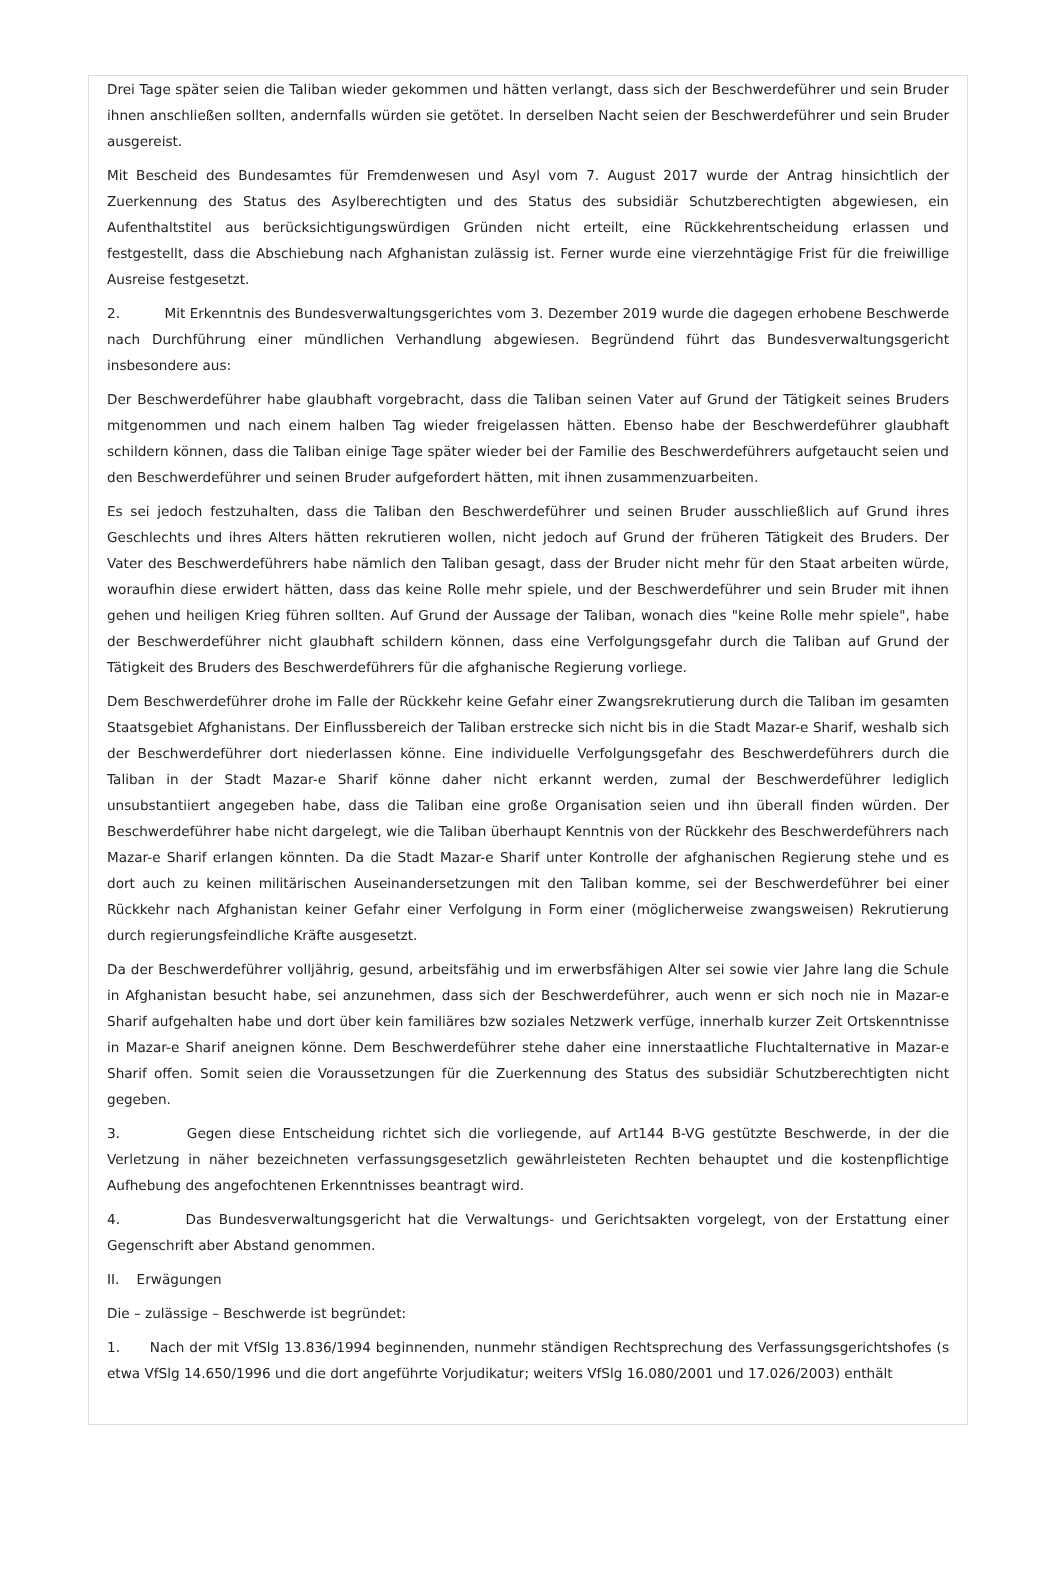Drei Tage später seien die Taliban wieder gekommen und hätten verlangt, dass sich der Beschwerdeführer und sein Bruder ihnen anschließen sollten, andernfalls würden sie getötet. In derselben Nacht seien der Beschwerdeführer und sein Bruder ausgereist.
Mit Bescheid des Bundesamtes für Fremdenwesen und Asyl vom 7. August 2017 wurde der Antrag hinsichtlich der Zuerkennung des Status des Asylberechtigten und des Status des subsidiär Schutzberechtigten abgewiesen, ein Aufenthaltstitel aus berücksichtigungswürdigen Gründen nicht erteilt, eine Rückkehrentscheidung erlassen und festgestellt, dass die Abschiebung nach Afghanistan zulässig ist. Ferner wurde eine vierzehntägige Frist für die freiwillige Ausreise festgesetzt.
2. Mit Erkenntnis des Bundesverwaltungsgerichtes vom 3. Dezember 2019 wurde die dagegen erhobene Beschwerde nach Durchführung einer mündlichen Verhandlung abgewiesen. Begründend führt das Bundesverwaltungsgericht insbesondere aus:
Der Beschwerdeführer habe glaubhaft vorgebracht, dass die Taliban seinen Vater auf Grund der Tätigkeit seines Bruders mitgenommen und nach einem halben Tag wieder freigelassen hätten. Ebenso habe der Beschwerdeführer glaubhaft schildern können, dass die Taliban einige Tage später wieder bei der Familie des Beschwerdeführers aufgetaucht seien und den Beschwerdeführer und seinen Bruder aufgefordert hätten, mit ihnen zusammenzuarbeiten.
Es sei jedoch festzuhalten, dass die Taliban den Beschwerdeführer und seinen Bruder ausschließlich auf Grund ihres Geschlechts und ihres Alters hätten rekrutieren wollen, nicht jedoch auf Grund der früheren Tätigkeit des Bruders. Der Vater des Beschwerdeführers habe nämlich den Taliban gesagt, dass der Bruder nicht mehr für den Staat arbeiten würde, woraufhin diese erwidert hätten, dass das keine Rolle mehr spiele, und der Beschwerdeführer und sein Bruder mit ihnen gehen und heiligen Krieg führen sollten. Auf Grund der Aussage der Taliban, wonach dies "keine Rolle mehr spiele", habe der Beschwerdeführer nicht glaubhaft schildern können, dass eine Verfolgungsgefahr durch die Taliban auf Grund der Tätigkeit des Bruders des Beschwerdeführers für die afghanische Regierung vorliege.
Dem Beschwerdeführer drohe im Falle der Rückkehr keine Gefahr einer Zwangsrekrutierung durch die Taliban im gesamten Staatsgebiet Afghanistans. Der Einflussbereich der Taliban erstrecke sich nicht bis in die Stadt Mazar-e Sharif, weshalb sich der Beschwerdeführer dort niederlassen könne. Eine individuelle Verfolgungsgefahr des Beschwerdeführers durch die Taliban in der Stadt Mazar-e Sharif könne daher nicht erkannt werden, zumal der Beschwerdeführer lediglich unsubstantiiert angegeben habe, dass die Taliban eine große Organisation seien und ihn überall finden würden. Der Beschwerdeführer habe nicht dargelegt, wie die Taliban überhaupt Kenntnis von der Rückkehr des Beschwerdeführers nach Mazar-e Sharif erlangen könnten. Da die Stadt Mazar-e Sharif unter Kontrolle der afghanischen Regierung stehe und es dort auch zu keinen militärischen Auseinandersetzungen mit den Taliban komme, sei der Beschwerdeführer bei einer Rückkehr nach Afghanistan keiner Gefahr einer Verfolgung in Form einer (möglicherweise zwangsweisen) Rekrutierung durch regierungsfeindliche Kräfte ausgesetzt.
Da der Beschwerdeführer volljährig, gesund, arbeitsfähig und im erwerbsfähigen Alter sei sowie vier Jahre lang die Schule in Afghanistan besucht habe, sei anzunehmen, dass sich der Beschwerdeführer, auch wenn er sich noch nie in Mazar-e Sharif aufgehalten habe und dort über kein familiäres bzw soziales Netzwerk verfüge, innerhalb kurzer Zeit Ortskenntnisse in Mazar-e Sharif aneignen könne. Dem Beschwerdeführer stehe daher eine innerstaatliche Fluchtalternative in Mazar-e Sharif offen. Somit seien die Voraussetzungen für die Zuerkennung des Status des subsidiär Schutzberechtigten nicht gegeben.
3. Gegen diese Entscheidung richtet sich die vorliegende, auf Art144 B-VG gestützte Beschwerde, in der die Verletzung in näher bezeichneten verfassungsgesetzlich gewährleisteten Rechten behauptet und die kostenpflichtige Aufhebung des angefochtenen Erkenntnisses beantragt wird.
4. Das Bundesverwaltungsgericht hat die Verwaltungs- und Gerichtsakten vorgelegt, von der Erstattung einer Gegenschrift aber Abstand genommen.
II. Erwägungen
Die – zulässige – Beschwerde ist begründet:
1. Nach der mit VfSlg 13.836/1994 beginnenden, nunmehr ständigen Rechtsprechung des Verfassungsgerichtshofes (s etwa VfSlg 14.650/1996 und die dort angeführte Vorjudikatur; weiters VfSlg 16.080/2001 und 17.026/2003) enthält